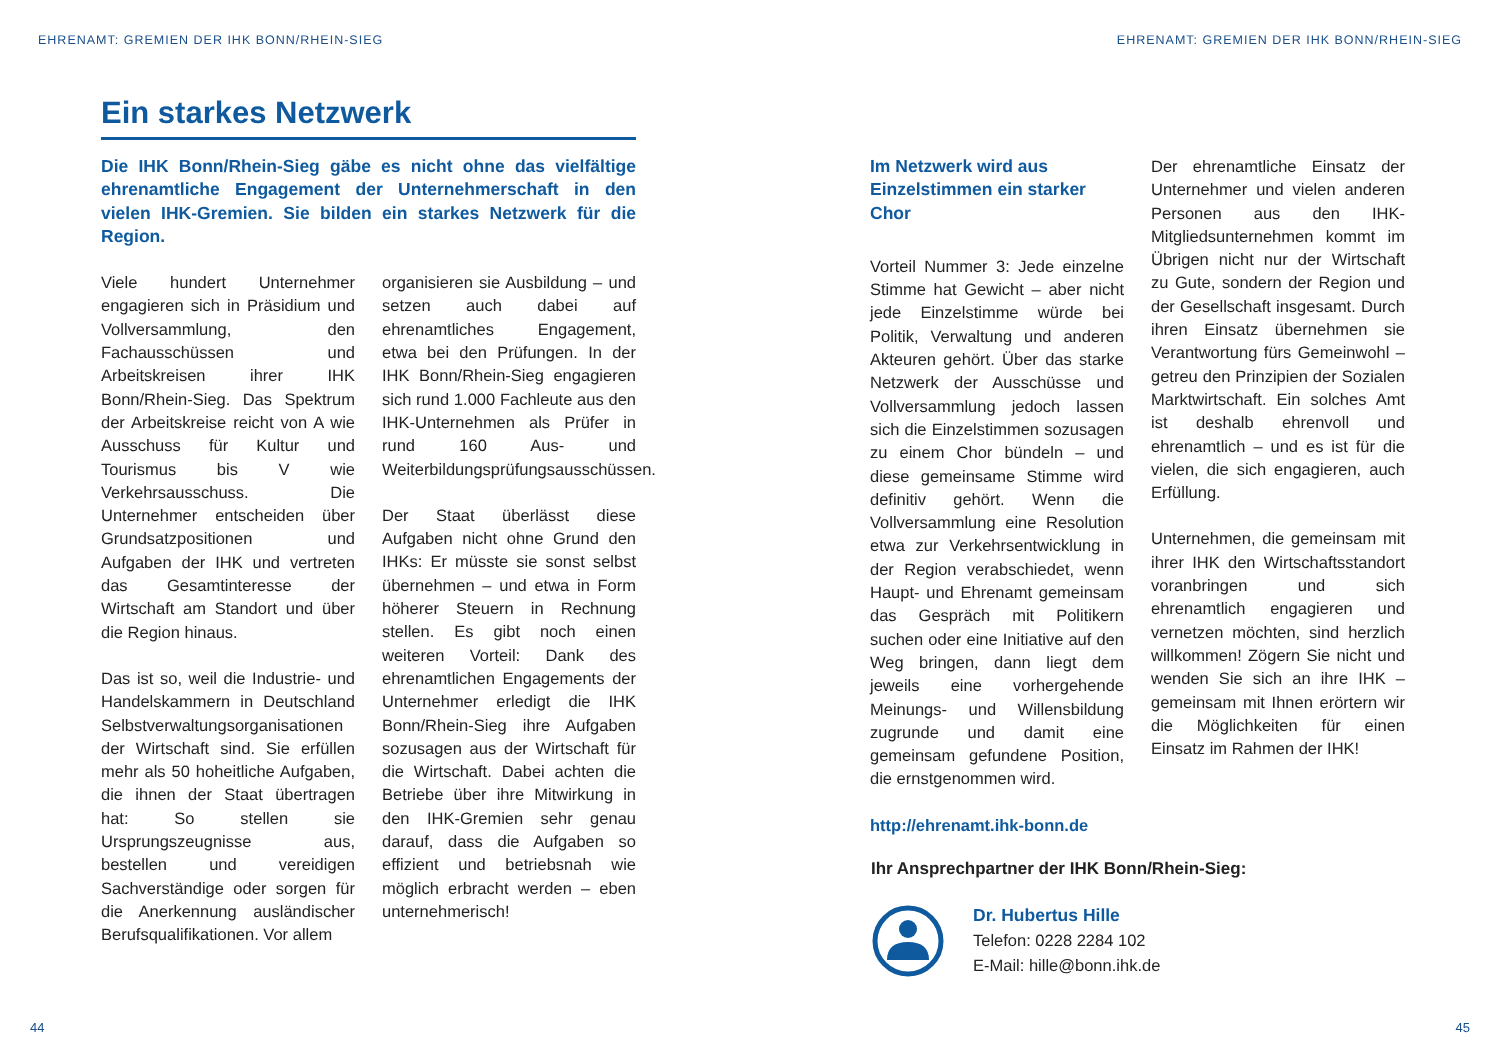EHRENAMT: GREMIEN DER IHK BONN/RHEIN-SIEG
EHRENAMT: GREMIEN DER IHK BONN/RHEIN-SIEG
Ein starkes Netzwerk
Die IHK Bonn/Rhein-Sieg gäbe es nicht ohne das vielfältige ehrenamtliche Engagement der Unternehmerschaft in den vielen IHK-Gremien. Sie bilden ein starkes Netzwerk für die Region.
Viele hundert Unternehmer engagieren sich in Präsidium und Vollversammlung, den Fachausschüssen und Arbeitskreisen ihrer IHK Bonn/Rhein-Sieg. Das Spektrum der Arbeitskreise reicht von A wie Ausschuss für Kultur und Tourismus bis V wie Verkehrsausschuss. Die Unternehmer entscheiden über Grundsatzpositionen und Aufgaben der IHK und vertreten das Gesamtinteresse der Wirtschaft am Standort und über die Region hinaus.
Das ist so, weil die Industrie- und Handelskammern in Deutschland Selbstverwaltungsorganisationen der Wirtschaft sind. Sie erfüllen mehr als 50 hoheitliche Aufgaben, die ihnen der Staat übertragen hat: So stellen sie Ursprungszeugnisse aus, bestellen und vereidigen Sachverständige oder sorgen für die Anerkennung ausländischer Berufsqualifikationen. Vor allem
organisieren sie Ausbildung – und setzen auch dabei auf ehrenamtliches Engagement, etwa bei den Prüfungen. In der IHK Bonn/Rhein-Sieg engagieren sich rund 1.000 Fachleute aus den IHK-Unternehmen als Prüfer in rund 160 Aus- und Weiterbildungsprüfungsausschüssen.
Der Staat überlässt diese Aufgaben nicht ohne Grund den IHKs: Er müsste sie sonst selbst übernehmen – und etwa in Form höherer Steuern in Rechnung stellen. Es gibt noch einen weiteren Vorteil: Dank des ehrenamtlichen Engagements der Unternehmer erledigt die IHK Bonn/Rhein-Sieg ihre Aufgaben sozusagen aus der Wirtschaft für die Wirtschaft. Dabei achten die Betriebe über ihre Mitwirkung in den IHK-Gremien sehr genau darauf, dass die Aufgaben so effizient und betriebsnah wie möglich erbracht werden – eben unternehmerisch!
Im Netzwerk wird aus Einzelstimmen ein starker Chor
Vorteil Nummer 3: Jede einzelne Stimme hat Gewicht – aber nicht jede Einzelstimme würde bei Politik, Verwaltung und anderen Akteuren gehört. Über das starke Netzwerk der Ausschüsse und Vollversammlung jedoch lassen sich die Einzelstimmen sozusagen zu einem Chor bündeln – und diese gemeinsame Stimme wird definitiv gehört. Wenn die Vollversammlung eine Resolution etwa zur Verkehrsentwicklung in der Region verabschiedet, wenn Haupt- und Ehrenamt gemeinsam das Gespräch mit Politikern suchen oder eine Initiative auf den Weg bringen, dann liegt dem jeweils eine vorhergehende Meinungs- und Willensbildung zugrunde und damit eine gemeinsam gefundene Position, die ernstgenommen wird.
http://ehrenamt.ihk-bonn.de
Der ehrenamtliche Einsatz der Unternehmer und vielen anderen Personen aus den IHK-Mitgliedsunternehmen kommt im Übrigen nicht nur der Wirtschaft zu Gute, sondern der Region und der Gesellschaft insgesamt. Durch ihren Einsatz übernehmen sie Verantwortung fürs Gemeinwohl – getreu den Prinzipien der Sozialen Marktwirtschaft. Ein solches Amt ist deshalb ehrenvoll und ehrenamtlich – und es ist für die vielen, die sich engagieren, auch Erfüllung.
Unternehmen, die gemeinsam mit ihrer IHK den Wirtschaftsstandort voranbringen und sich ehrenamtlich engagieren und vernetzen möchten, sind herzlich willkommen! Zögern Sie nicht und wenden Sie sich an ihre IHK – gemeinsam mit Ihnen erörtern wir die Möglichkeiten für einen Einsatz im Rahmen der IHK!
Ihr Ansprechpartner der IHK Bonn/Rhein-Sieg:
Dr. Hubertus Hille
Telefon: 0228 2284 102
E-Mail: hille@bonn.ihk.de
44 45